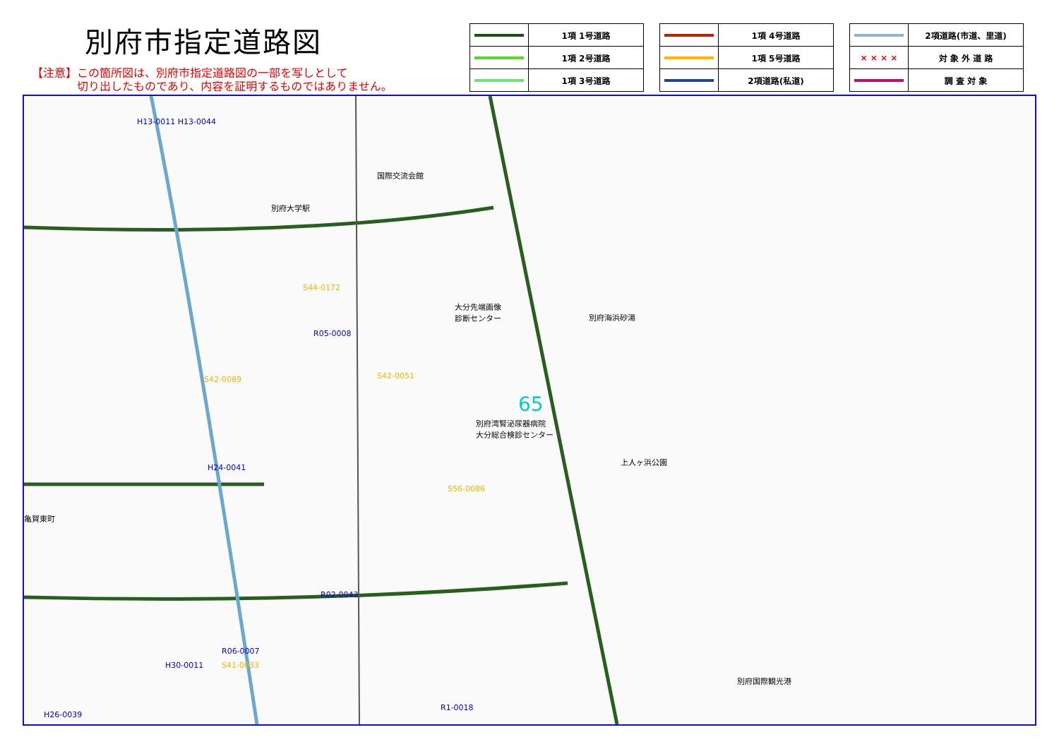別府市指定道路図
【注意】この箇所図は、別府市指定道路図の一部を写しとして
　　　　切り出したものであり、内容を証明するものではありません。
| | 1項 1号道路 |
| | 1項 2号道路 |
| | 1項 3号道路 |
| | 1項 4号道路 |
| | 1項 5号道路 |
| | 2項道路(私道) |
| | 2項道路(市道、里道) |
| × × × × | 対 象 外 道 路 |
| | 調 査 対 象 |
別府大学駅
国際交流会館
大分先端画像
診断センター 別府海浜砂湯
別府湾腎泌尿器病院
大分総合検診センター
65
上人ヶ浜公園
亀賀東町
別府国際観光港
H13-0011 H13-0044
R05-0008
R02-0043
R06-0007
H30-0011
R1-0018
H24-0041
S44-0172
S42-0051
S56-0086
S42-0089
S41-0033
H26-0039